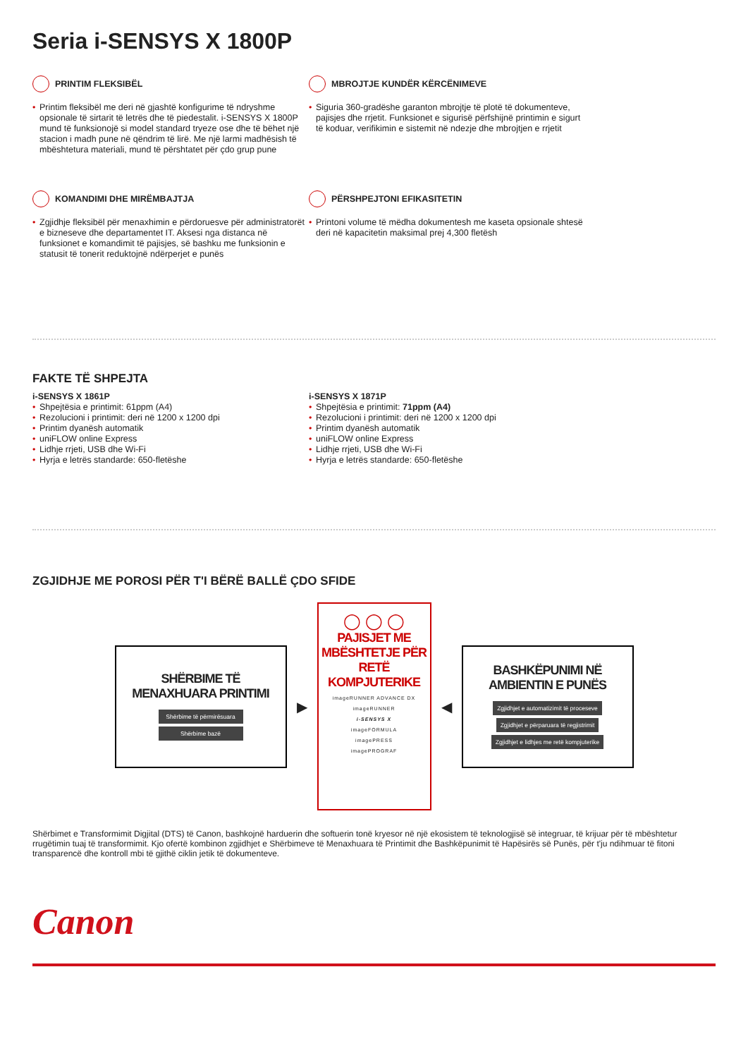Seria i-SENSYS X 1800P
PRINTIM FLEKSIBËL
• Printim fleksibël me deri në gjashtë konfigurime të ndryshme opsionale të sirtarit të letrës dhe të piedestalit. i-SENSYS X 1800P mund të funksionojë si model standard tryeze ose dhe të bëhet një stacion i madh pune në qëndrim të lirë. Me një larmi madhësish të mbështetura materiali, mund të përshtatet për çdo grup pune
MBROJTJE KUNDËR KËRCËNIMEVE
• Siguria 360-gradëshe garanton mbrojtje të plotë të dokumenteve, pajisjes dhe rrjetit. Funksionet e sigurisë përfshijnë printimin e sigurt të koduar, verifikimin e sistemit në ndezje dhe mbrojtjen e rrjetit
KOMANDIMI DHE MIRËMBAJTJA
• Zgjidhje fleksibël për menaxhimin e përdoruesve për administratorët e bizneseve dhe departamentet IT. Aksesi nga distanca në funksionet e komandimit të pajisjes, së bashku me funksionin e statusit të tonerit reduktojnë ndërperjet e punës
PËRSHPEJTONI EFIKASITETIN
• Printoni volume të mëdha dokumentesh me kaseta opsionale shtesë deri në kapacitetin maksimal prej 4,300 fletësh
FAKTE TË SHPEJTA
i-SENSYS X 1861P
• Shpejtësia e printimit: 61ppm (A4)
• Rezolucioni i printimit: deri në 1200 x 1200 dpi
• Printim dyanësh automatik
• uniFLOW online Express
• Lidhje rrjeti, USB dhe Wi-Fi
• Hyrja e letrës standarde: 650-fletëshe
i-SENSYS X 1871P
• Shpejtësia e printimit: 71ppm (A4)
• Rezolucioni i printimit: deri në 1200 x 1200 dpi
• Printim dyanësh automatik
• uniFLOW online Express
• Lidhje rrjeti, USB dhe Wi-Fi
• Hyrja e letrës standarde: 650-fletëshe
ZGJIDHJE ME POROSI PËR T'I BËRË BALLË ÇDO SFIDE
SHËRBIME TË
MENAXHUARA PRINTIMI
Shërbime të përmirësuara
Shërbime bazë
▶
◯ ◯ ◯
PAJISJET ME
MBËSHTETJE PËR
RETË KOMPJUTERIKE
imageRUNNER ADVANCE DX
imageRUNNER
i-SENSYS X
imageFORMULA
imagePRESS
imagePROGRAF
◀
BASHKËPUNIMI NË
AMBIENTIN E PUNËS
Zgjidhjet e automatizimit të proceseve
Zgjidhjet e përparuara të regjistrimit
Zgjidhjet e lidhjes me retë kompjuterike
Shërbimet e Transformimit Digjital (DTS) të Canon, bashkojnë harduerin dhe softuerin tonë kryesor në një ekosistem të teknologjisë së integruar, të krijuar për të mbështetur rrugëtimin tuaj të transformimit. Kjo ofertë kombinon zgjidhjet e Shërbimeve të Menaxhuara të Printimit dhe Bashkëpunimit të Hapësirës së Punës, për t'ju ndihmuar të fitoni transparencë dhe kontroll mbi të gjithë ciklin jetik të dokumenteve.
Canon